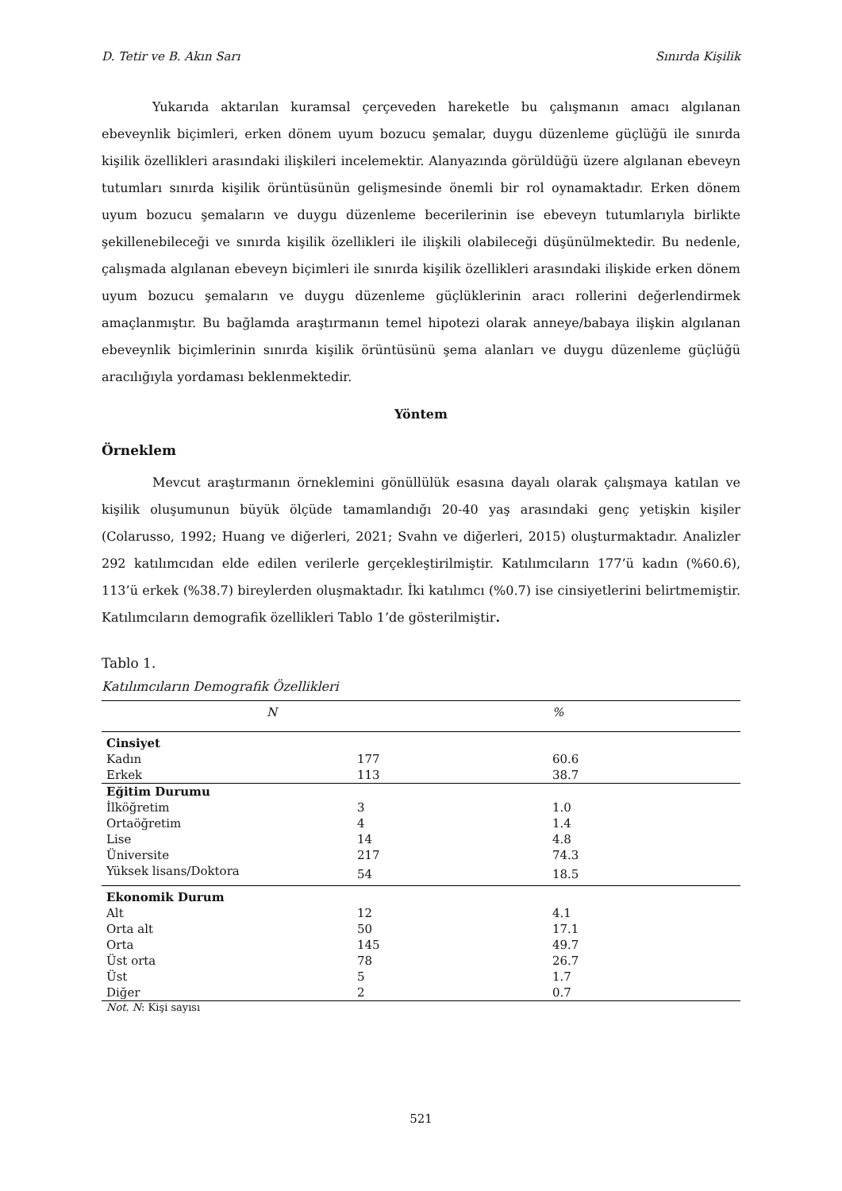D. Tetir ve B. Akın Sarı Sınırda Kişilik
Yukarıda aktarılan kuramsal çerçeveden hareketle bu çalışmanın amacı algılanan ebeveynlik biçimleri, erken dönem uyum bozucu şemalar, duygu düzenleme güçlüğü ile sınırda kişilik özellikleri arasındaki ilişkileri incelemektir. Alanyazında görüldüğü üzere algılanan ebeveyn tutumları sınırda kişilik örüntüsünün gelişmesinde önemli bir rol oynamaktadır. Erken dönem uyum bozucu şemaların ve duygu düzenleme becerilerinin ise ebeveyn tutumlarıyla birlikte şekillenebileceği ve sınırda kişilik özellikleri ile ilişkili olabileceği düşünülmektedir. Bu nedenle, çalışmada algılanan ebeveyn biçimleri ile sınırda kişilik özellikleri arasındaki ilişkide erken dönem uyum bozucu şemaların ve duygu düzenleme güçlüklerinin aracı rollerini değerlendirmek amaçlanmıştır. Bu bağlamda araştırmanın temel hipotezi olarak anneye/babaya ilişkin algılanan ebeveynlik biçimlerinin sınırda kişilik örüntüsünü şema alanları ve duygu düzenleme güçlüğü aracılığıyla yordaması beklenmektedir.
Yöntem
Örneklem
Mevcut araştırmanın örneklemini gönüllülük esasına dayalı olarak çalışmaya katılan ve kişilik oluşumunun büyük ölçüde tamamlandığı 20-40 yaş arasındaki genç yetişkin kişiler (Colarusso, 1992; Huang ve diğerleri, 2021; Svahn ve diğerleri, 2015) oluşturmaktadır. Analizler 292 katılımcıdan elde edilen verilerle gerçekleştirilmiştir. Katılımcıların 177’ü kadın (%60.6), 113’ü erkek (%38.7) bireylerden oluşmaktadır. İki katılımcı (%0.7) ise cinsiyetlerini belirtmemiştir. Katılımcıların demografik özellikleri Tablo 1’de gösterilmiştir.
Tablo 1.
Katılımcıların Demografik Özellikleri
| | N | % |
| --- | --- | --- |
| Cinsiyet | | |
| Kadın | 177 | 60.6 |
| Erkek | 113 | 38.7 |
| Eğitim Durumu | | |
| İlköğretim | 3 | 1.0 |
| Ortaöğretim | 4 | 1.4 |
| Lise | 14 | 4.8 |
| Üniversite | 217 | 74.3 |
| Yüksek lisans/Doktora | 54 | 18.5 |
| Ekonomik Durum | | |
| Alt | 12 | 4.1 |
| Orta alt | 50 | 17.1 |
| Orta | 145 | 49.7 |
| Üst orta | 78 | 26.7 |
| Üst | 5 | 1.7 |
| Diğer | 2 | 0.7 |
Not. N: Kişi sayısı
521